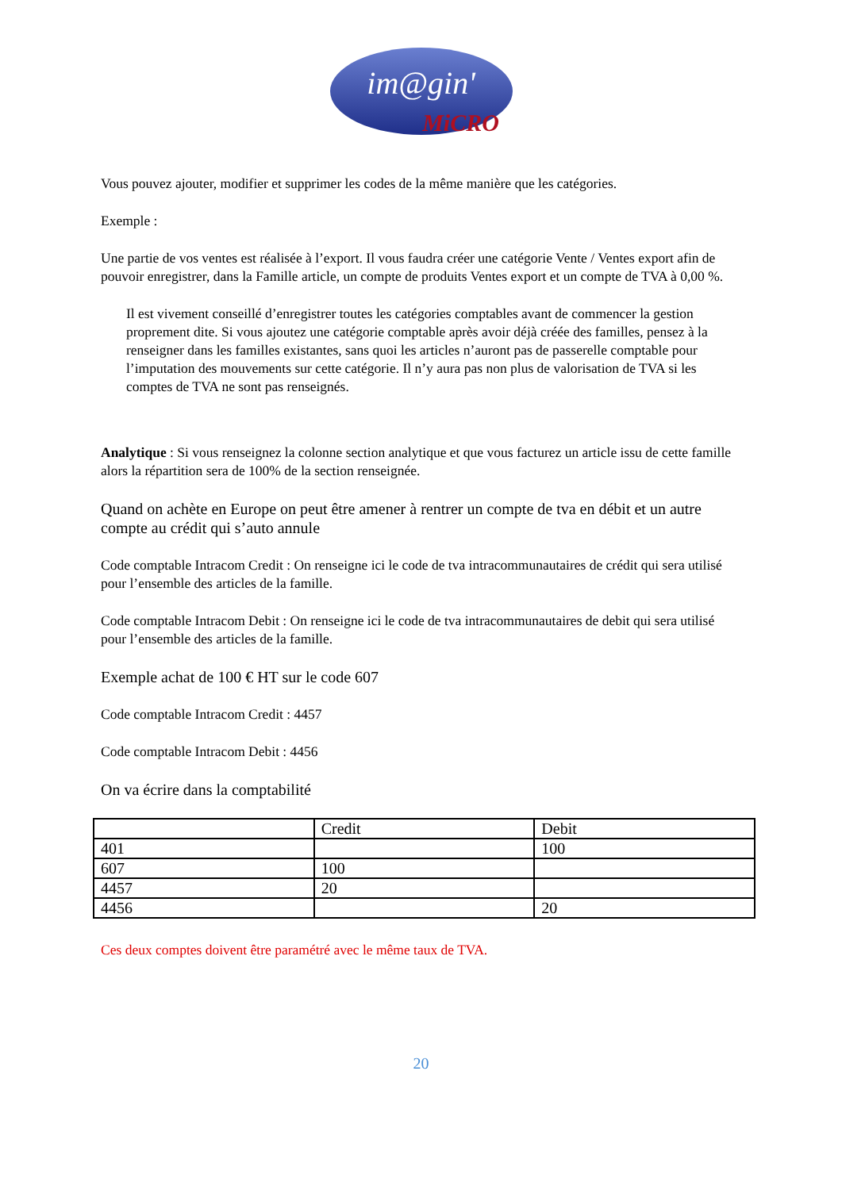im@gin' MiCRO
Vous pouvez ajouter, modifier et supprimer les codes de la même manière que les catégories.
Exemple :
Une partie de vos ventes est réalisée à l’export. Il vous faudra créer une catégorie Vente / Ventes export afin de pouvoir enregistrer, dans la Famille article, un compte de produits Ventes export et un compte de TVA à 0,00 %.
Il est vivement conseillé d’enregistrer toutes les catégories comptables avant de commencer la gestion proprement dite. Si vous ajoutez une catégorie comptable après avoir déjà créée des familles, pensez à la renseigner dans les familles existantes, sans quoi les articles n’auront pas de passerelle comptable pour l’imputation des mouvements sur cette catégorie. Il n’y aura pas non plus de valorisation de TVA si les comptes de TVA ne sont pas renseignés.
Analytique : Si vous renseignez la colonne section analytique et que vous facturez un article issu de cette famille alors la répartition sera de 100% de la section renseignée.
Quand on achète en Europe on peut être amener à rentrer un compte de tva en débit et un autre compte au crédit qui s’auto annule
Code comptable Intracom Credit : On renseigne ici le code de tva intracommunautaires de crédit qui sera utilisé pour l’ensemble des articles de la famille.
Code comptable Intracom Debit : On renseigne ici le code de tva intracommunautaires de debit qui sera utilisé pour l’ensemble des articles de la famille.
Exemple achat de 100 € HT sur le code 607
Code comptable Intracom Credit : 4457
Code comptable Intracom Debit : 4456
On va écrire dans la comptabilité
| | Credit | Debit |
| --- | --- | --- |
| 401 | | 100 |
| 607 | 100 | |
| 4457 | 20 | |
| 4456 | | 20 |
Ces deux comptes doivent être paramétré avec le même taux de TVA.
20